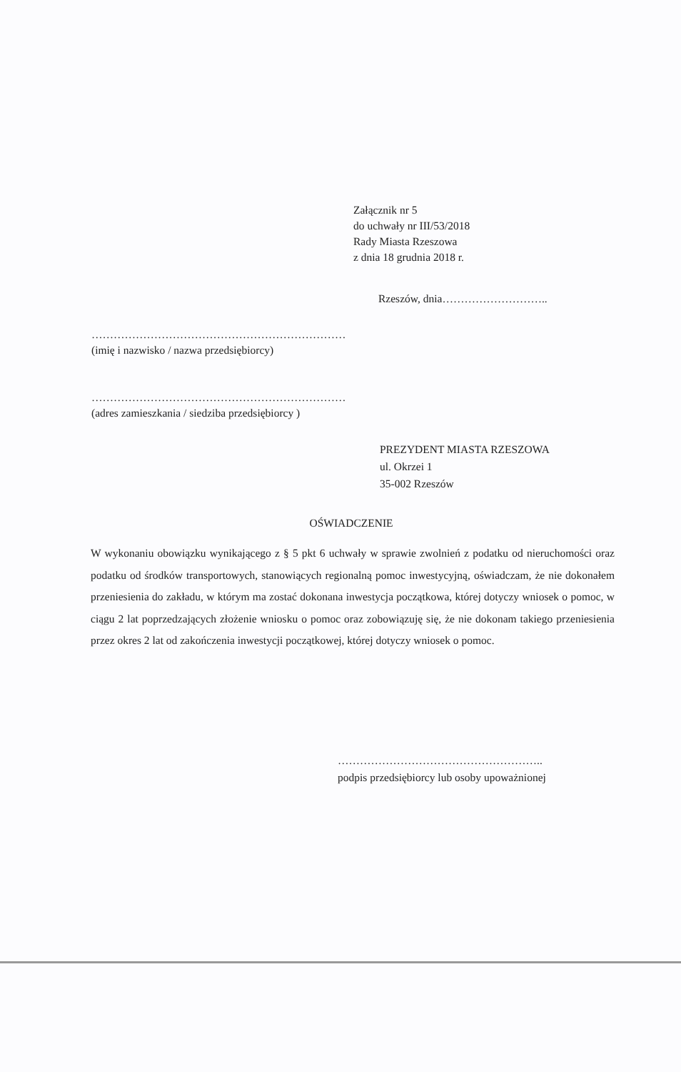Załącznik nr 5
do uchwały nr III/53/2018
Rady Miasta Rzeszowa
z dnia 18 grudnia 2018 r.
Rzeszów, dnia………………………..
……………………………………………………………
(imię i nazwisko / nazwa przedsiębiorcy)
……………………………………………………………
(adres zamieszkania / siedziba przedsiębiorcy )
PREZYDENT MIASTA RZESZOWA
ul. Okrzei 1
35-002 Rzeszów
OŚWIADCZENIE
W wykonaniu obowiązku wynikającego z § 5 pkt 6 uchwały w sprawie zwolnień z podatku od nieruchomości oraz podatku od środków transportowych, stanowiących regionalną pomoc inwestycyjną, oświadczam, że nie dokonałem przeniesienia do zakładu, w którym ma zostać dokonana inwestycja początkowa, której dotyczy wniosek o pomoc, w ciągu 2 lat poprzedzających złożenie wniosku o pomoc oraz zobowiązuję się, że nie dokonam takiego przeniesienia przez okres 2 lat od zakończenia inwestycji początkowej, której dotyczy wniosek o pomoc.
………………………………………………..
podpis przedsiębiorcy lub osoby upoważnionej